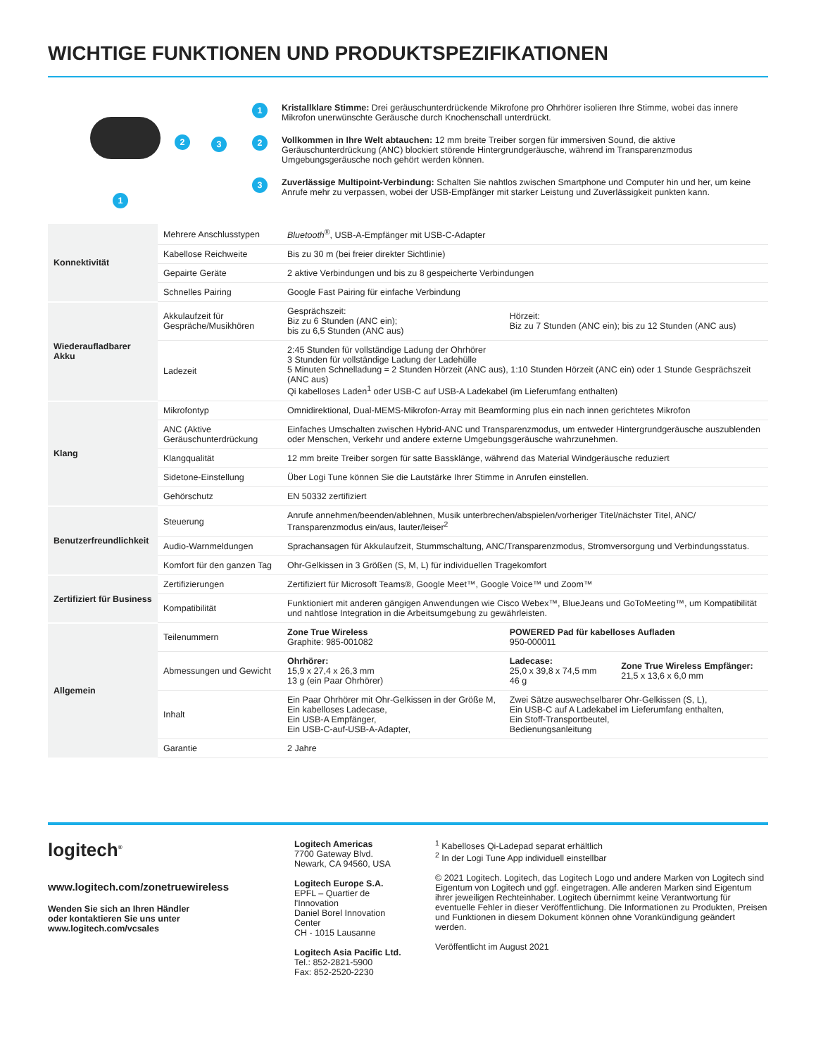WICHTIGE FUNKTIONEN UND PRODUKTSPEZIFIKATIONEN
2 3
1
1 Kristallklare Stimme: Drei geräuschunterdrückende Mikrofone pro Ohrhörer isolieren Ihre Stimme, wobei das innere Mikrofon unerwünschte Geräusche durch Knochenschall unterdrückt.
2 Vollkommen in Ihre Welt abtauchen: 12 mm breite Treiber sorgen für immersiven Sound, die aktive Geräuschunterdrückung (ANC) blockiert störende Hintergrundgeräusche, während im Transparenzmodus Umgebungsgeräusche noch gehört werden können.
3 Zuverlässige Multipoint-Verbindung: Schalten Sie nahtlos zwischen Smartphone und Computer hin und her, um keine Anrufe mehr zu verpassen, wobei der USB-Empfänger mit starker Leistung und Zuverlässigkeit punkten kann.
| Konnektivität | Mehrere Anschlusstypen | Bluetooth<sup>®</sup>, USB-A-Empfänger mit USB-C-Adapter | | |
| | Kabellose Reichweite | Bis zu 30 m (bei freier direkter Sichtlinie) | | |
| | Gepairte Geräte | 2 aktive Verbindungen und bis zu 8 gespeicherte Verbindungen | | |
| | Schnelles Pairing | Google Fast Pairing für einfache Verbindung | | |
| Wiederaufladbarer Akku | Akkulaufzeit für Gespräche/Musikhören | Gesprächszeit: Biz zu 6 Stunden (ANC ein); bis zu 6,5 Stunden (ANC aus) | Hörzeit: Biz zu 7 Stunden (ANC ein); bis zu 12 Stunden (ANC aus) | |
| | Ladezeit | 2:45 Stunden für vollständige Ladung der Ohrhörer 3 Stunden für vollständige Ladung der Ladehülle 5 Minuten Schnelladung = 2 Stunden Hörzeit (ANC aus), 1:10 Stunden Hörzeit (ANC ein) oder 1 Stunde Gesprächszeit (ANC aus) Qi kabelloses Laden<sup>1</sup> oder USB-C auf USB-A Ladekabel (im Lieferumfang enthalten) | | |
| Klang | Mikrofontyp | Omnidirektional, Dual-MEMS-Mikrofon-Array mit Beamforming plus ein nach innen gerichtetes Mikrofon | | |
| | ANC (Aktive Geräuschunterdrückung | Einfaches Umschalten zwischen Hybrid-ANC und Transparenzmodus, um entweder Hintergrundgeräusche auszublenden oder Menschen, Verkehr und andere externe Umgebungsgeräusche wahrzunehmen. | | |
| | Klangqualität | 12 mm breite Treiber sorgen für satte Bassklänge, während das Material Windgeräusche reduziert | | |
| | Sidetone-Einstellung | Über Logi Tune können Sie die Lautstärke Ihrer Stimme in Anrufen einstellen. | | |
| | Gehörschutz | EN 50332 zertifiziert | | |
| Benutzerfreundlichkeit | Steuerung | Anrufe annehmen/beenden/ablehnen, Musik unterbrechen/abspielen/vorheriger Titel/nächster Titel, ANC/ Transparenzmodus ein/aus, lauter/leiser<sup>2</sup> | | |
| | Audio-Warnmeldungen | Sprachansagen für Akkulaufzeit, Stummschaltung, ANC/Transparenzmodus, Stromversorgung und Verbindungsstatus. | | |
| | Komfort für den ganzen Tag | Ohr-Gelkissen in 3 Größen (S, M, L) für individuellen Tragekomfort | | |
| Zertifiziert für Business | Zertifizierungen | Zertifiziert für Microsoft Teams®, Google Meet™, Google Voice™ und Zoom™ | | |
| | Kompatibilität | Funktioniert mit anderen gängigen Anwendungen wie Cisco Webex™, BlueJeans und GoToMeeting™, um Kompatibilität und nahtlose Integration in die Arbeitsumgebung zu gewährleisten. | | |
| Allgemein | Teilenummern | Zone True Wireless Graphite: 985-001082 | POWERED Pad für kabelloses Aufladen 950-000011 | |
| | Abmessungen und Gewicht | Ohrhörer: 15,9 x 27,4 x 26,3 mm 13 g (ein Paar Ohrhörer) | Ladecase: 25,0 x 39,8 x 74,5 mm 46 g | Zone True Wireless Empfänger: 21,5 x 13,6 x 6,0 mm |
| | Inhalt | Ein Paar Ohrhörer mit Ohr-Gelkissen in der Größe M, Ein kabelloses Ladecase, Ein USB-A Empfänger, Ein USB-C-auf-USB-A-Adapter, | Zwei Sätze auswechselbarer Ohr-Gelkissen (S, L), Ein USB-C auf A Ladekabel im Lieferumfang enthalten, Ein Stoff-Transportbeutel, Bedienungsanleitung | |
| | Garantie | 2 Jahre | | |
logitech<sup>®</sup>
www.logitech.com/zonetruewireless
Wenden Sie sich an Ihren Händler
oder kontaktieren Sie uns unter
www.logitech.com/vcsales
Logitech Americas
7700 Gateway Blvd.
Newark, CA 94560, USA
Logitech Europe S.A.
EPFL – Quartier de l'Innovation
Daniel Borel Innovation Center
CH - 1015 Lausanne
Logitech Asia Pacific Ltd.
Tel.: 852-2821-5900
Fax: 852-2520-2230
<sup>1</sup> Kabelloses Qi-Ladepad separat erhältlich
<sup>2</sup> In der Logi Tune App individuell einstellbar
© 2021 Logitech. Logitech, das Logitech Logo und andere Marken von Logitech sind Eigentum von Logitech und ggf. eingetragen. Alle anderen Marken sind Eigentum ihrer jeweiligen Rechteinhaber. Logitech übernimmt keine Verantwortung für eventuelle Fehler in dieser Veröffentlichung. Die Informationen zu Produkten, Preisen und Funktionen in diesem Dokument können ohne Vorankündigung geändert werden.
Veröffentlicht im August 2021